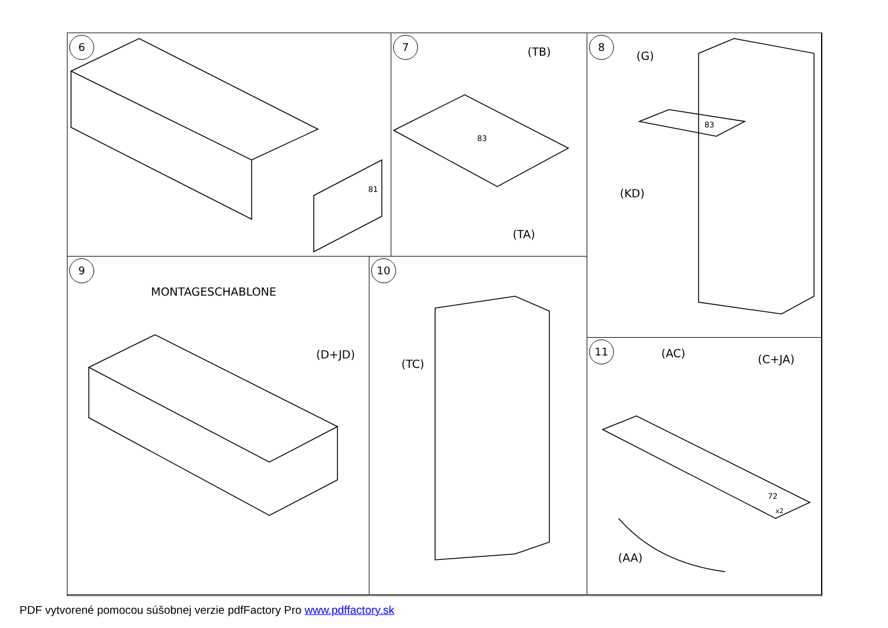6
81
7
(TB)
83
(TA)
8
(G)
83
(KD)
9
MONTAGESCHABLONE
(D+JD)
10
(TC)
11
(AC) (C+JA)
72
x2
(AA)
PDF vytvorené pomocou súšobnej verzie pdfFactory Pro www.pdffactory.sk